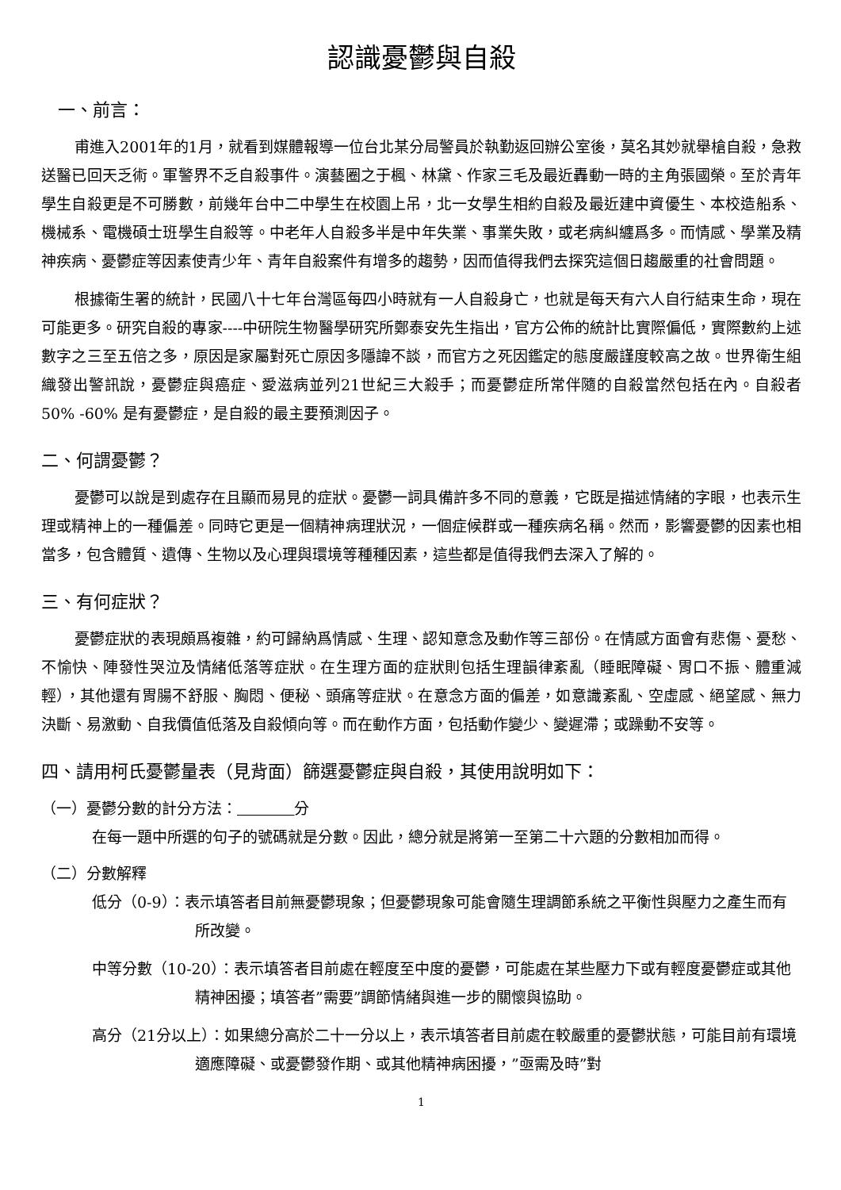認識憂鬱與自殺
一、前言：
甫進入2001年的1月，就看到媒體報導一位台北某分局警員於執勤返回辦公室後，莫名其妙就舉槍自殺，急救送醫已回天乏術。軍警界不乏自殺事件。演藝圈之于楓、林黛、作家三毛及最近轟動一時的主角張國榮。至於青年學生自殺更是不可勝數，前幾年台中二中學生在校園上吊，北一女學生相約自殺及最近建中資優生、本校造船系、機械系、電機碩士班學生自殺等。中老年人自殺多半是中年失業、事業失敗，或老病糾纏爲多。而情感、學業及精神疾病、憂鬱症等因素使青少年、青年自殺案件有增多的趨勢，因而值得我們去探究這個日趨嚴重的社會問題。
根據衛生署的統計，民國八十七年台灣區每四小時就有一人自殺身亡，也就是每天有六人自行結束生命，現在可能更多。研究自殺的專家----中研院生物醫學研究所鄭泰安先生指出，官方公佈的統計比實際偏低，實際數約上述數字之三至五倍之多，原因是家屬對死亡原因多隱諱不談，而官方之死因鑑定的態度嚴謹度較高之故。世界衛生組織發出警訊說，憂鬱症與癌症、愛滋病並列21世紀三大殺手；而憂鬱症所常伴隨的自殺當然包括在內。自殺者50% -60% 是有憂鬱症，是自殺的最主要預測因子。
二、何謂憂鬱？
憂鬱可以說是到處存在且顯而易見的症狀。憂鬱一詞具備許多不同的意義，它既是描述情緒的字眼，也表示生理或精神上的一種偏差。同時它更是一個精神病理狀況，一個症候群或一種疾病名稱。然而，影響憂鬱的因素也相當多，包含體質、遺傳、生物以及心理與環境等種種因素，這些都是值得我們去深入了解的。
三、有何症狀？
憂鬱症狀的表現頗爲複雜，約可歸納爲情感、生理、認知意念及動作等三部份。在情感方面會有悲傷、憂愁、不愉快、陣發性哭泣及情緒低落等症狀。在生理方面的症狀則包括生理韻律紊亂（睡眠障礙、胃口不振、體重減輕），其他還有胃腸不舒服、胸悶、便秘、頭痛等症狀。在意念方面的偏差，如意識紊亂、空虛感、絕望感、無力決斷、易激動、自我價值低落及自殺傾向等。而在動作方面，包括動作變少、變遲滯；或躁動不安等。
四、請用柯氏憂鬱量表（見背面）篩選憂鬱症與自殺，其使用說明如下：
（一）憂鬱分數的計分方法： 分
在每一題中所選的句子的號碼就是分數。因此，總分就是將第一至第二十六題的分數相加而得。
（二）分數解釋
低分（0-9）：表示填答者目前無憂鬱現象；但憂鬱現象可能會隨生理調節系統之平衡性與壓力之產生而有所改變。
中等分數（10-20）：表示填答者目前處在輕度至中度的憂鬱，可能處在某些壓力下或有輕度憂鬱症或其他精神困擾；填答者”需要”調節情緒與進一步的關懷與協助。
高分（21分以上）：如果總分高於二十一分以上，表示填答者目前處在較嚴重的憂鬱狀態，可能目前有環境適應障礙、或憂鬱發作期、或其他精神病困擾，”亟需及時”對
1